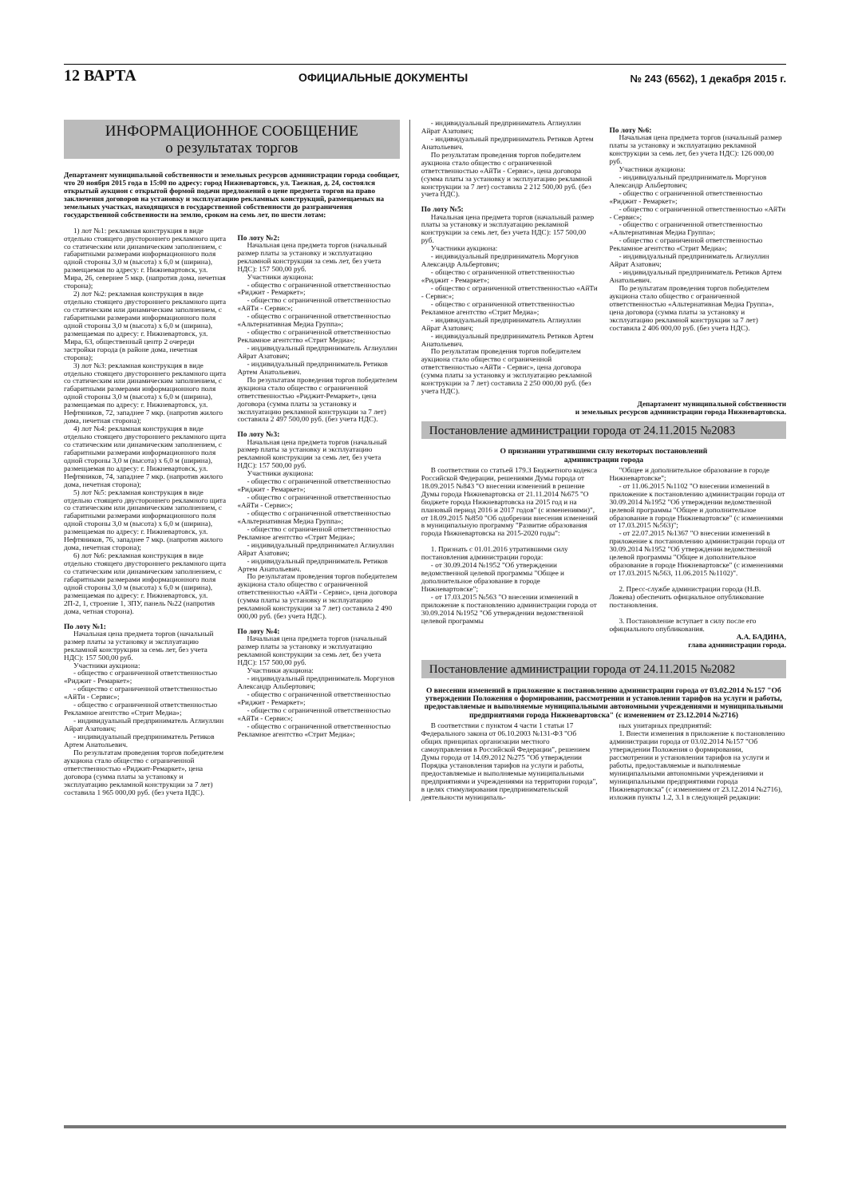12 ВАРТА ОФИЦИАЛЬНЫЕ ДОКУМЕНТЫ № 243 (6562), 1 декабря 2015 г.
ИНФОРМАЦИОННОЕ СООБЩЕНИЕ
о результатах торгов
Департамент муниципальной собственности и земельных ресурсов администрации города сообщает, что 20 ноября 2015 года в 15:00 по адресу: город Нижневартовск, ул. Таежная, д. 24, состоялся открытый аукцион с открытой формой подачи предложений о цене предмета торгов на право заключения договоров на установку и эксплуатацию рекламных конструкций, размещаемых на земельных участках, находящихся в государственной собственности до разграничения государственной собственности на землю, сроком на семь лет, по шести лотам:
1) лот №1: рекламная конструкция в виде отдельно стоящего двустороннего рекламного щита со статическим или динамическим заполнением, с габаритными размерами информационного поля одной стороны 3,0 м (высота) х 6,0 м (ширина), размещаемая по адресу: г. Нижневартовск, ул. Мира, 26, севернее 5 мкр. (напротив дома, нечетная сторона);
2) лот №2: рекламная конструкция в виде отдельно стоящего двустороннего рекламного щита со статическим или динамическим заполнением, с габаритными размерами информационного поля одной стороны 3,0 м (высота) х 6,0 м (ширина), размещаемая по адресу: г. Нижневартовск, ул. Мира, 63, общественный центр 2 очереди застройки города (в районе дома, нечетная сторона);
3) лот №3: рекламная конструкция в виде отдельно стоящего двустороннего рекламного щита со статическим или динамическим заполнением, с габаритными размерами информационного поля одной стороны 3,0 м (высота) х 6,0 м (ширина), размещаемая по адресу: г. Нижневартовск, ул. Нефтяников, 72, западнее 7 мкр. (напротив жилого дома, нечетная сторона);
4) лот №4: рекламная конструкция в виде отдельно стоящего двустороннего рекламного щита со статическим или динамическим заполнением, с габаритными размерами информационного поля одной стороны 3,0 м (высота) х 6,0 м (ширина), размещаемая по адресу: г. Нижневартовск, ул. Нефтяников, 74, западнее 7 мкр. (напротив жилого дома, нечетная сторона);
5) лот №5: рекламная конструкция в виде отдельно стоящего двустороннего рекламного щита со статическим или динамическим заполнением, с габаритными размерами информационного поля одной стороны 3,0 м (высота) х 6,0 м (ширина), размещаемая по адресу: г. Нижневартовск, ул. Нефтяников, 76, западнее 7 мкр. (напротив жилого дома, нечетная сторона);
6) лот №6: рекламная конструкция в виде отдельно стоящего двустороннего рекламного щита со статическим или динамическим заполнением, с габаритными размерами информационного поля одной стороны 3,0 м (высота) х 6,0 м (ширина), размещаемая по адресу: г. Нижневартовск, ул. 2П-2, 1, строение 1, ЗПУ, панель №22 (напротив дома, четная сторона).
По лоту №1:
Начальная цена предмета торгов (начальный размер платы за установку и эксплуатацию рекламной конструкции за семь лет, без учета НДС): 157 500,00 руб.
Участники аукциона:
- общество с ограниченной ответственностью «Риджит - Ремаркет»;
- общество с ограниченной ответственностью «АйТи - Сервис»;
- общество с ограниченной ответственностью Рекламное агентство «Стрит Медиа»;
- индивидуальный предприниматель Аглиуллин Айрат Азатович;
- индивидуальный предприниматель Ретиков Артем Анатольевич.
По результатам проведения торгов победителем аукциона стало общество с ограниченной ответственностью «Риджит-Ремаркет», цена договора (сумма платы за установку и эксплуатацию рекламной конструкции за 7 лет) составила 1 965 000,00 руб. (без учета НДС).
По лоту №2:
Начальная цена предмета торгов (начальный размер платы за установку и эксплуатацию рекламной конструкции за семь лет, без учета НДС): 157 500,00 руб.
Участники аукциона:
- общество с ограниченной ответственностью «Риджит - Ремаркет»;
- общество с ограниченной ответственностью «АйТи - Сервис»;
- общество с ограниченной ответственностью «Альтернативная Медиа Группа»;
- общество с ограниченной ответственностью Рекламное агентство «Стрит Медиа»;
- индивидуальный предприниматель Аглиуллин Айрат Азатович;
- индивидуальный предприниматель Ретиков Артем Анатольевич.
По результатам проведения торгов победителем аукциона стало общество с ограниченной ответственностью «Риджит-Ремаркет», цена договора (сумма платы за установку и эксплуатацию рекламной конструкции за 7 лет) составила 2 497 500,00 руб. (без учета НДС).
По лоту №3:
Начальная цена предмета торгов (начальный размер платы за установку и эксплуатацию рекламной конструкции за семь лет, без учета НДС): 157 500,00 руб.
Участники аукциона:
- общество с ограниченной ответственностью «Риджит - Ремаркет»;
- общество с ограниченной ответственностью «АйТи - Сервис»;
- общество с ограниченной ответственностью «Альтернативная Медиа Группа»;
- общество с ограниченной ответственностью Рекламное агентство «Стрит Медиа»;
- индивидуальный предпринимател Аглиуллин Айрат Азатович;
- индивидуальный предприниматель Ретиков Артем Анатольевич.
По результатам проведения торгов победителем аукциона стало общество с ограниченной ответственностью «АйТи - Сервис», цена договора (сумма платы за установку и эксплуатацию рекламной конструкции за 7 лет) составила 2 490 000,00 руб. (без учета НДС).
По лоту №4:
Начальная цена предмета торгов (начальный размер платы за установку и эксплуатацию рекламной конструкции за семь лет, без учета НДС): 157 500,00 руб.
Участники аукциона:
- индивидуальный предприниматель Моргунов Александр Альбертович;
- общество с ограниченной ответственностью «Риджит - Ремаркет»;
- общество с ограниченной ответственностью «АйТи - Сервис»;
- общество с ограниченной ответственностью Рекламное агентство «Стрит Медиа»;
- индивидуальный предприниматель Аглиуллин Айрат Азатович;
- индивидуальный предприниматель Ретиков Артем Анатольевич.
По результатам проведения торгов победителем аукциона стало общество с ограниченной ответственностью «АйТи - Сервис», цена договора (сумма платы за установку и эксплуатацию рекламной конструкции за 7 лет) составила 2 212 500,00 руб. (без учета НДС).
По лоту №5:
Начальная цена предмета торгов (начальный размер платы за установку и эксплуатацию рекламной конструкции за семь лет, без учета НДС): 157 500,00 руб.
Участники аукциона:
- индивидуальный предприниматель Моргунов Александр Альбертович;
- общество с ограниченной ответственностью «Риджит - Ремаркет»;
- общество с ограниченной ответственностью «АйТи - Сервис»;
- общество с ограниченной ответственностью Рекламное агентство «Стрит Медиа»;
- индивидуальный предприниматель Аглиуллин Айрат Азатович;
- индивидуальный предприниматель Ретиков Артем Анатольевич.
По результатам проведения торгов победителем аукциона стало общество с ограниченной ответственностью «АйТи - Сервис», цена договора (сумма платы за установку и эксплуатацию рекламной конструкции за 7 лет) составила 2 250 000,00 руб. (без учета НДС).
По лоту №6:
Начальная цена предмета торгов (начальный размер платы за установку и эксплуатацию рекламной конструкции за семь лет, без учета НДС): 126 000,00 руб.
Участники аукциона:
- индивидуальный предприниматель Моргунов Александр Альбертович;
- общество с ограниченной ответственностью «Риджит - Ремаркет»;
- общество с ограниченной ответственностью «АйТи - Сервис»;
- общество с ограниченной ответственностью «Альтернативная Медиа Группа»;
- общество с ограниченной ответственностью Рекламное агентство «Стрит Медиа»;
- индивидуальный предприниматель Аглиуллин Айрат Азатович;
- индивидуальный предприниматель Ретиков Артем Анатольевич.
По результатам проведения торгов победителем аукциона стало общество с ограниченной ответственностью «Альтернативная Медиа Группа», цена договора (сумма платы за установку и эксплуатацию рекламной конструкции за 7 лет) составила 2 406 000,00 руб. (без учета НДС).
Департамент муниципальной собственности
и земельных ресурсов администрации города Нижневартовска.
Постановление администрации города от 24.11.2015 №2083
О признании утратившими силу некоторых постановлений
администрации города
В соответствии со статьей 179.3 Бюджетного кодекса Российской Федерации, решениями Думы города от 18.09.2015 №843 "О внесении изменений в решение Думы города Нижневартовска от 21.11.2014 №675 "О бюджете города Нижневартовска на 2015 год и на плановый период 2016 и 2017 годов" (с изменениями)", от 18.09.2015 №850 "Об одобрении внесения изменений в муниципальную программу "Развитие образования города Нижневартовска на 2015-2020 годы":
1. Признать с 01.01.2016 утратившими силу постановления администрации города:
- от 30.09.2014 №1952 "Об утверждении ведомственной целевой программы "Общее и дополнительное образование в городе Нижневартовске";
- от 17.03.2015 №563 "О внесении изменений в приложение к постановлению администрации города от 30.09.2014 №1952 "Об утверждении ведомственной целевой программы
"Общее и дополнительное образование в городе Нижневартовске";
- от 11.06.2015 №1102 "О внесении изменений в приложение к постановлению администрации города от 30.09.2014 №1952 "Об утверждении ведомственной целевой программы "Общее и дополнительное образование в городе Нижневартовске" (с изменениями от 17.03.2015 №563)";
- от 22.07.2015 №1367 "О внесении изменений в приложение к постановлению администрации города от 30.09.2014 №1952 "Об утверждении ведомственной целевой программы "Общее и дополнительное образование в городе Нижневартовске" (с изменениями от 17.03.2015 №563, 11.06.2015 №1102)".
2. Пресс-службе администрации города (Н.В. Ложева) обеспечить официальное опубликование постановления.
3. Постановление вступает в силу после его официального опубликования.
А.А. БАДИНА,
глава администрации города.
Постановление администрации города от 24.11.2015 №2082
О внесении изменений в приложение к постановлению администрации города от 03.02.2014 №157 "Об утверждении Положения о формировании, рассмотрении и установлении тарифов на услуги и работы, предоставляемые и выполняемые муниципальными автономными учреждениями и муниципальными предприятиями города Нижневартовска" (с изменением от 23.12.2014 №2716)
В соответствии с пунктом 4 части 1 статьи 17 Федерального закона от 06.10.2003 №131-ФЗ "Об общих принципах организации местного самоуправления в Российской Федерации", решением Думы города от 14.09.2012 №275 "Об утверждении Порядка установления тарифов на услуги и работы, предоставляемые и выполняемые муниципальными предприятиями и учреждениями на территории города", в целях стимулирования предпринимательской деятельности муниципаль-
ных унитарных предприятий:
1. Внести изменения в приложение к постановлению администрации города от 03.02.2014 №157 "Об утверждении Положения о формировании, рассмотрении и установлении тарифов на услуги и работы, предоставляемые и выполняемые муниципальными автономными учреждениями и муниципальными предприятиями города Нижневартовска" (с изменением от 23.12.2014 №2716), изложив пункты 1.2, 3.1 в следующей редакции: